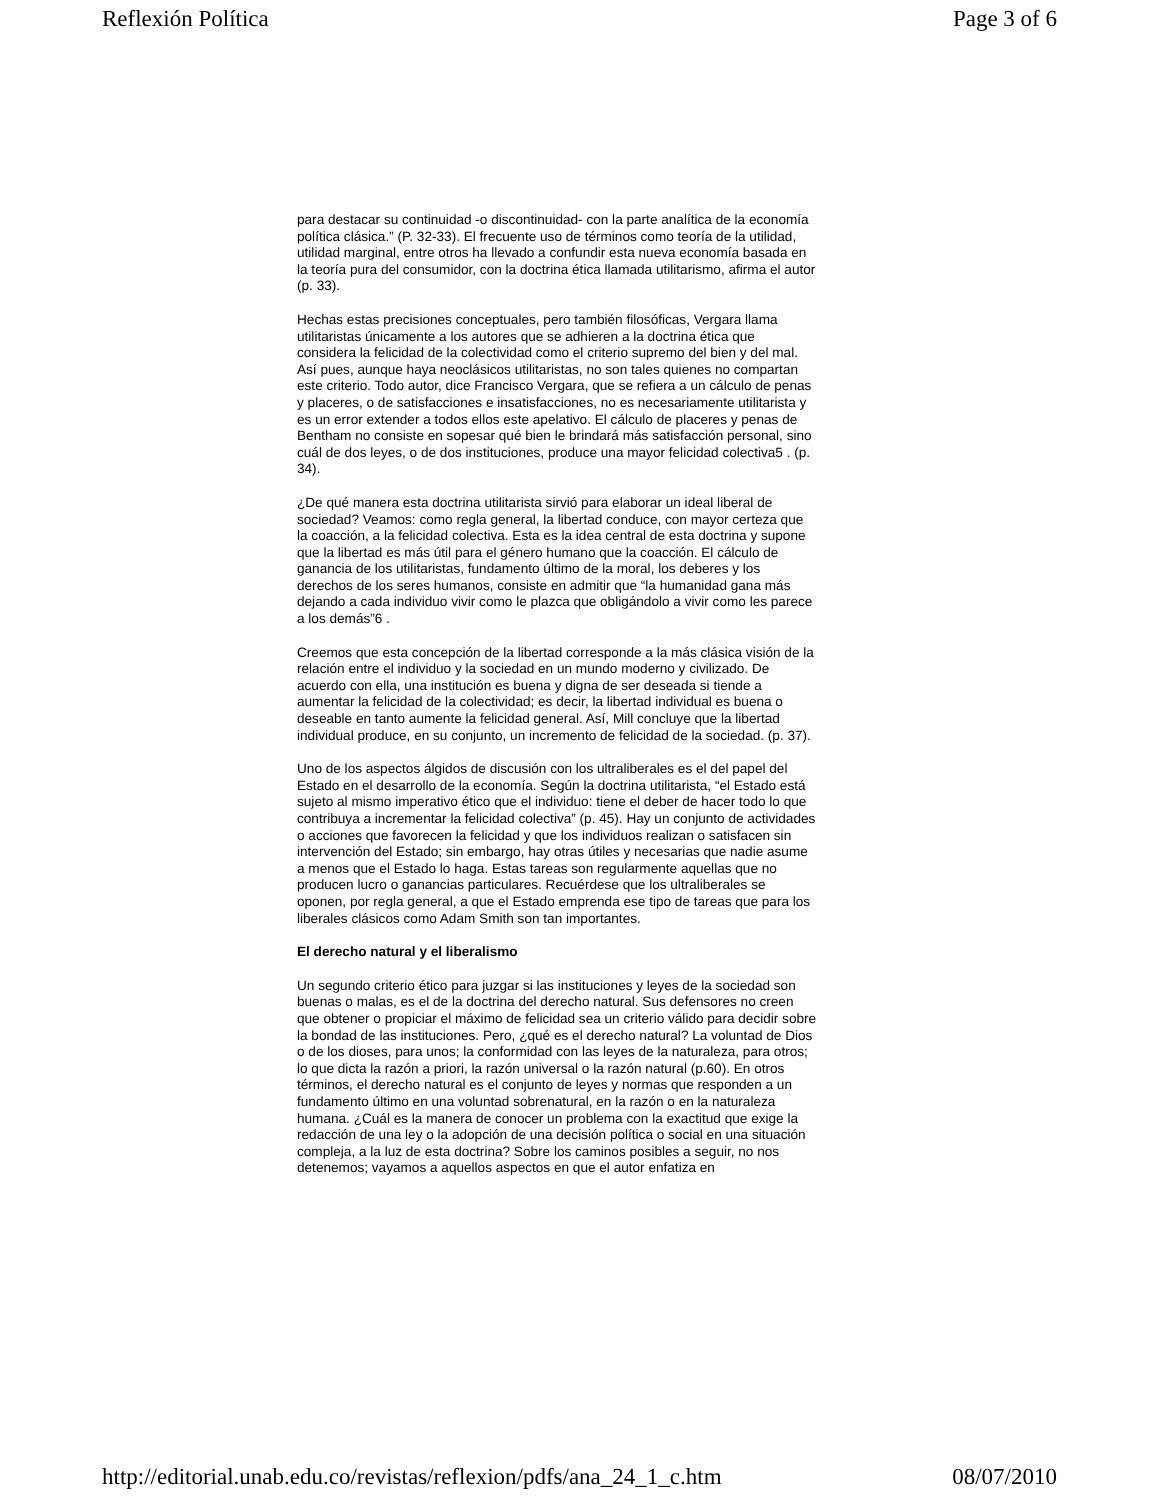Reflexión Política Page 3 of 6
para destacar su continuidad -o discontinuidad- con la parte analítica de la economía política clásica.” (P. 32-33). El frecuente uso de términos como teoría de la utilidad, utilidad marginal, entre otros ha llevado a confundir esta nueva economía basada en la teoría pura del consumidor, con la doctrina ética llamada utilitarismo, afirma el autor (p. 33).
Hechas estas precisiones conceptuales, pero también filosóficas, Vergara llama utilitaristas únicamente a los autores que se adhieren a la doctrina ética que considera la felicidad de la colectividad como el criterio supremo del bien y del mal. Así pues, aunque haya neoclásicos utilitaristas, no son tales quienes no compartan este criterio. Todo autor, dice Francisco Vergara, que se refiera a un cálculo de penas y placeres, o de satisfacciones e insatisfacciones, no es necesariamente utilitarista y es un error extender a todos ellos este apelativo. El cálculo de placeres y penas de Bentham no consiste en sopesar qué bien le brindará más satisfacción personal, sino cuál de dos leyes, o de dos instituciones, produce una mayor felicidad colectiva5 . (p. 34).
¿De qué manera esta doctrina utilitarista sirvió para elaborar un ideal liberal de sociedad? Veamos: como regla general, la libertad conduce, con mayor certeza que la coacción, a la felicidad colectiva. Esta es la idea central de esta doctrina y supone que la libertad es más útil para el género humano que la coacción. El cálculo de ganancia de los utilitaristas, fundamento último de la moral, los deberes y los derechos de los seres humanos, consiste en admitir que “la humanidad gana más dejando a cada individuo vivir como le plazca que obligándolo a vivir como les parece a los demás”6 .
Creemos que esta concepción de la libertad corresponde a la más clásica visión de la relación entre el individuo y la sociedad en un mundo moderno y civilizado. De acuerdo con ella, una institución es buena y digna de ser deseada si tiende a aumentar la felicidad de la colectividad; es decir, la libertad individual es buena o deseable en tanto aumente la felicidad general. Así, Mill concluye que la libertad individual produce, en su conjunto, un incremento de felicidad de la sociedad. (p. 37).
Uno de los aspectos álgidos de discusión con los ultraliberales es el del papel del Estado en el desarrollo de la economía. Según la doctrina utilitarista, “el Estado está sujeto al mismo imperativo ético que el individuo: tiene el deber de hacer todo lo que contribuya a incrementar la felicidad colectiva” (p. 45). Hay un conjunto de actividades o acciones que favorecen la felicidad y que los individuos realizan o satisfacen sin intervención del Estado; sin embargo, hay otras útiles y necesarias que nadie asume a menos que el Estado lo haga. Estas tareas son regularmente aquellas que no producen lucro o ganancias particulares. Recuérdese que los ultraliberales se oponen, por regla general, a que el Estado emprenda ese tipo de tareas que para los liberales clásicos como Adam Smith son tan importantes.
El derecho natural y el liberalismo
Un segundo criterio ético para juzgar si las instituciones y leyes de la sociedad son buenas o malas, es el de la doctrina del derecho natural. Sus defensores no creen que obtener o propiciar el máximo de felicidad sea un criterio válido para decidir sobre la bondad de las instituciones. Pero, ¿qué es el derecho natural? La voluntad de Dios o de los dioses, para unos; la conformidad con las leyes de la naturaleza, para otros; lo que dicta la razón a priori, la razón universal o la razón natural (p.60). En otros términos, el derecho natural es el conjunto de leyes y normas que responden a un fundamento último en una voluntad sobrenatural, en la razón o en la naturaleza humana. ¿Cuál es la manera de conocer un problema con la exactitud que exige la redacción de una ley o la adopción de una decisión política o social en una situación compleja, a la luz de esta doctrina? Sobre los caminos posibles a seguir, no nos detenemos; vayamos a aquellos aspectos en que el autor enfatiza en
http://editorial.unab.edu.co/revistas/reflexion/pdfs/ana_24_1_c.htm 08/07/2010